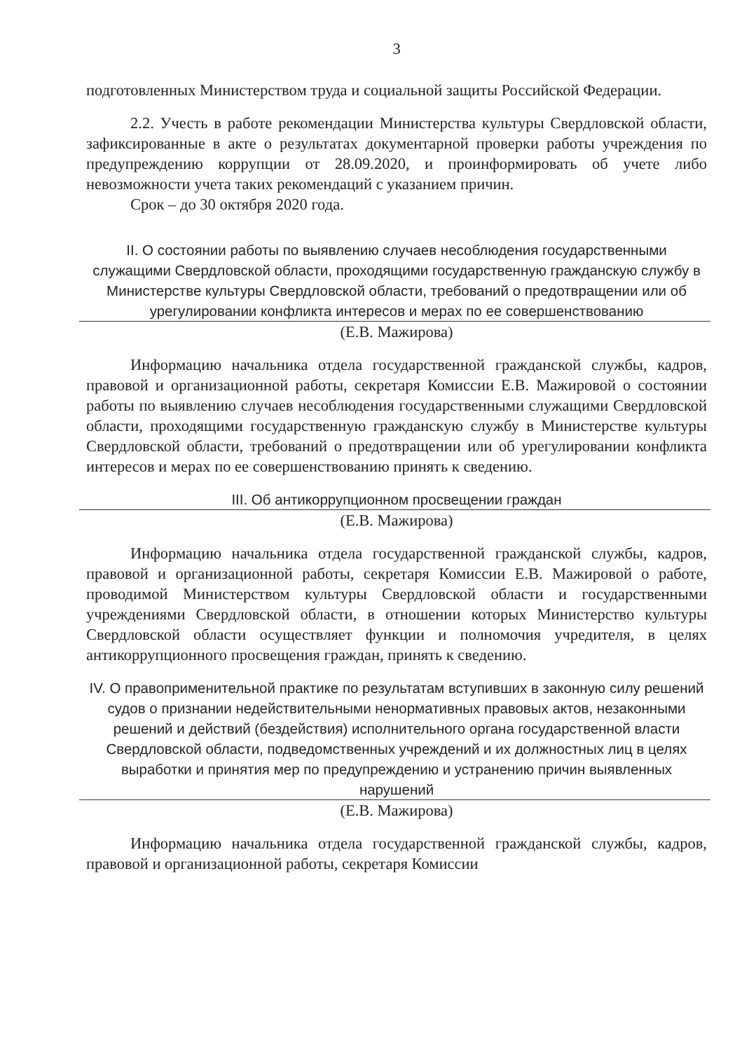3
подготовленных Министерством труда и социальной защиты Российской Федерации.
2.2. Учесть в работе рекомендации Министерства культуры Свердловской области, зафиксированные в акте о результатах документарной проверки работы учреждения по предупреждению коррупции от 28.09.2020, и проинформировать об учете либо невозможности учета таких рекомендаций с указанием причин.
Срок – до 30 октября 2020 года.
II. О состоянии работы по выявлению случаев несоблюдения государственными служащими Свердловской области, проходящими государственную гражданскую службу в Министерстве культуры Свердловской области, требований о предотвращении или об урегулировании конфликта интересов и мерах по ее совершенствованию
(Е.В. Мажирова)
Информацию начальника отдела государственной гражданской службы, кадров, правовой и организационной работы, секретаря Комиссии Е.В. Мажировой о состоянии работы по выявлению случаев несоблюдения государственными служащими Свердловской области, проходящими государственную гражданскую службу в Министерстве культуры Свердловской области, требований о предотвращении или об урегулировании конфликта интересов и мерах по ее совершенствованию принять к сведению.
III. Об антикоррупционном просвещении граждан
(Е.В. Мажирова)
Информацию начальника отдела государственной гражданской службы, кадров, правовой и организационной работы, секретаря Комиссии Е.В. Мажировой о работе, проводимой Министерством культуры Свердловской области и государственными учреждениями Свердловской области, в отношении которых Министерство культуры Свердловской области осуществляет функции и полномочия учредителя, в целях антикоррупционного просвещения граждан, принять к сведению.
IV. О правоприменительной практике по результатам вступивших в законную силу решений судов о признании недействительными ненормативных правовых актов, незаконными решений и действий (бездействия) исполнительного органа государственной власти Свердловской области, подведомственных учреждений и их должностных лиц в целях выработки и принятия мер по предупреждению и устранению причин выявленных нарушений
(Е.В. Мажирова)
Информацию начальника отдела государственной гражданской службы, кадров, правовой и организационной работы, секретаря Комиссии